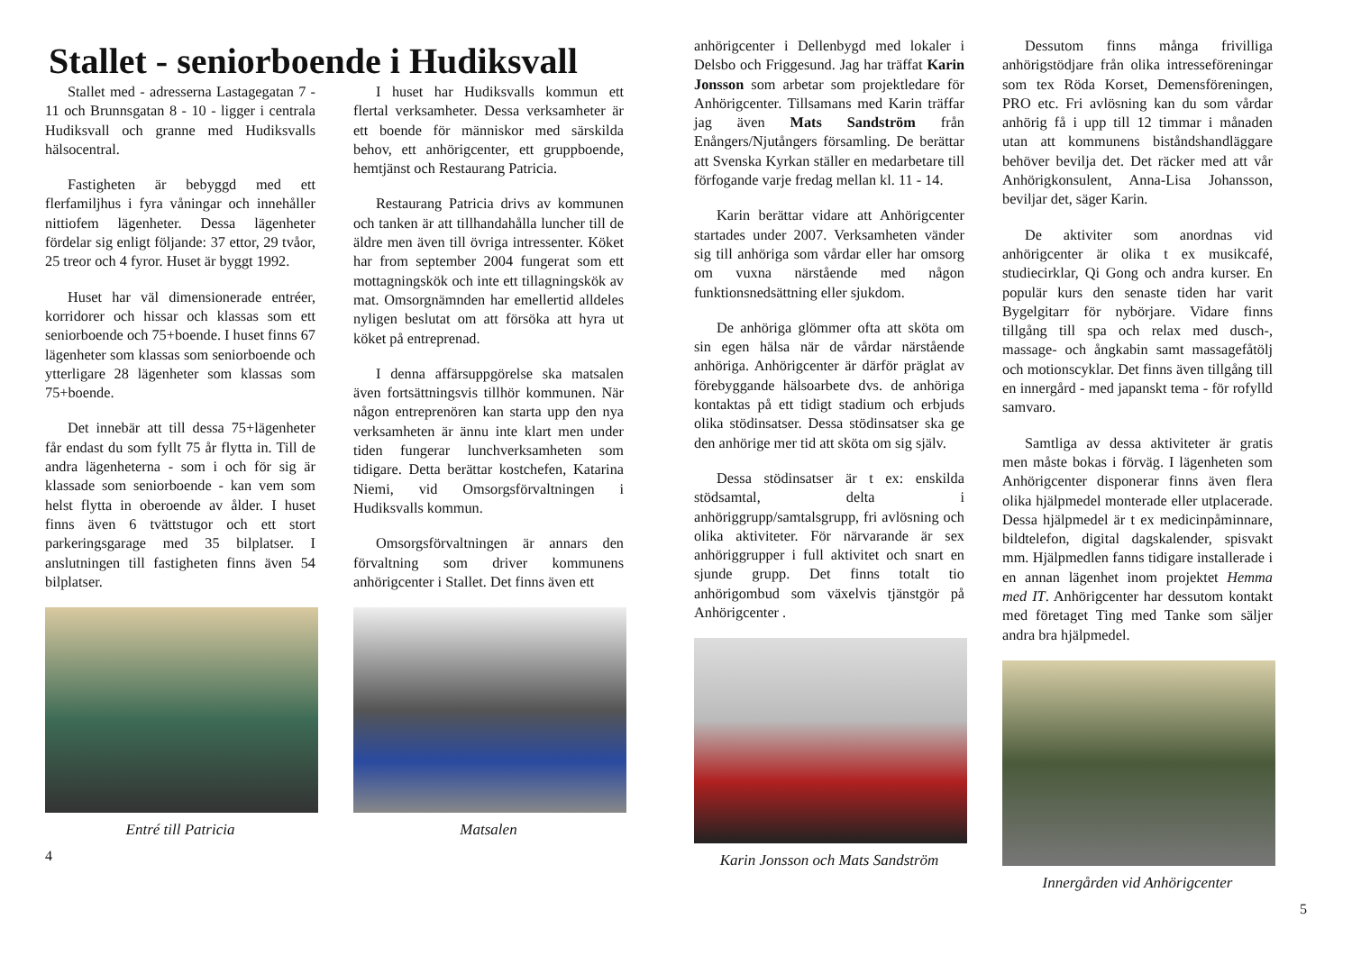Stallet - seniorboende i Hudiksvall
Stallet med - adresserna Lastagegatan 7 - 11 och Brunnsgatan 8 - 10 - ligger i centrala Hudiksvall och granne med Hudiksvalls hälsocentral.
Fastigheten är bebyggd med ett flerfamiljhus i fyra våningar och innehåller nittiofem lägenheter. Dessa lägenheter fördelar sig enligt följande: 37 ettor, 29 tvåor, 25 treor och 4 fyror. Huset är byggt 1992.
Huset har väl dimensionerade entréer, korridorer och hissar och klassas som ett seniorboende och 75+boende. I huset finns 67 lägenheter som klassas som seniorboende och ytterligare 28 lägenheter som klassas som 75+boende.
Det innebär att till dessa 75+lägenheter får endast du som fyllt 75 år flytta in. Till de andra lägenheterna - som i och för sig är klassade som seniorboende - kan vem som helst flytta in oberoende av ålder. I huset finns även 6 tvättstugor och ett stort parkeringsgarage med 35 bilplatser. I anslutningen till fastigheten finns även 54 bilplatser.
Entré till Patricia
I huset har Hudiksvalls kommun ett flertal verksamheter. Dessa verksamheter är ett boende för människor med särskilda behov, ett anhörigcenter, ett gruppboende, hemtjänst och Restaurang Patricia.
Restaurang Patricia drivs av kommunen och tanken är att tillhandahålla luncher till de äldre men även till övriga intressenter. Köket har from september 2004 fungerat som ett mottagningskök och inte ett tillagningskök av mat. Omsorgnämnden har emellertid alldeles nyligen beslutat om att försöka att hyra ut köket på entreprenad.
I denna affärsuppgörelse ska matsalen även fortsättningsvis tillhör kommunen. När någon entreprenören kan starta upp den nya verksamheten är ännu inte klart men under tiden fungerar lunchverksamheten som tidigare. Detta berättar kostchefen, Katarina Niemi, vid Omsorgsförvaltningen i Hudiksvalls kommun.
Omsorgsförvaltningen är annars den förvaltning som driver kommunens anhörigcenter i Stallet. Det finns även ett
Matsalen
4
anhörigcenter i Dellenbygd med lokaler i Delsbo och Friggesund. Jag har träffat Karin Jonsson som arbetar som projektledare för Anhörigcenter. Tillsamans med Karin träffar jag även Mats Sandström från Enångers/Njutångers församling. De berättar att Svenska Kyrkan ställer en medarbetare till förfogande varje fredag mellan kl. 11 - 14.
Karin berättar vidare att Anhörigcenter startades under 2007. Verksamheten vänder sig till anhöriga som vårdar eller har omsorg om vuxna närstående med någon funktionsnedsättning eller sjukdom.
De anhöriga glömmer ofta att sköta om sin egen hälsa när de vårdar närstående anhöriga. Anhörigcenter är därför präglat av förebyggande hälsoarbete dvs. de anhöriga kontaktas på ett tidigt stadium och erbjuds olika stödinsatser. Dessa stödinsatser ska ge den anhörige mer tid att sköta om sig själv.
Dessa stödinsatser är t ex: enskilda stödsamtal, delta i anhöriggrupp/samtalsgrupp, fri avlösning och olika aktiviteter. För närvarande är sex anhöriggrupper i full aktivitet och snart en sjunde grupp. Det finns totalt tio anhörigombud som växelvis tjänstgör på Anhörigcenter .
Karin Jonsson och Mats Sandström
Dessutom finns många frivilliga anhörigstödjare från olika intresseföreningar som tex Röda Korset, Demensföreningen, PRO etc. Fri avlösning kan du som vårdar anhörig få i upp till 12 timmar i månaden utan att kommunens biståndshandläggare behöver bevilja det. Det räcker med att vår Anhörigkonsulent, Anna-Lisa Johansson, beviljar det, säger Karin.
De aktiviter som anordnas vid anhörigcenter är olika t ex musikcafé, studiecirklar, Qi Gong och andra kurser. En populär kurs den senaste tiden har varit Bygelgitarr för nybörjare. Vidare finns tillgång till spa och relax med dusch-, massage- och ångkabin samt massagefåtölj och motionscyklar. Det finns även tillgång till en innergård - med japanskt tema - för rofylld samvaro.
Samtliga av dessa aktiviteter är gratis men måste bokas i förväg. I lägenheten som Anhörigcenter disponerar finns även flera olika hjälpmedel monterade eller utplacerade. Dessa hjälpmedel är t ex medicinpåminnare, bildtelefon, digital dagskalender, spisvakt mm. Hjälpmedlen fanns tidigare installerade i en annan lägenhet inom projektet Hemma med IT. Anhörigcenter har dessutom kontakt med företaget Ting med Tanke som säljer andra bra hjälpmedel.
Innergården vid Anhörigcenter
5